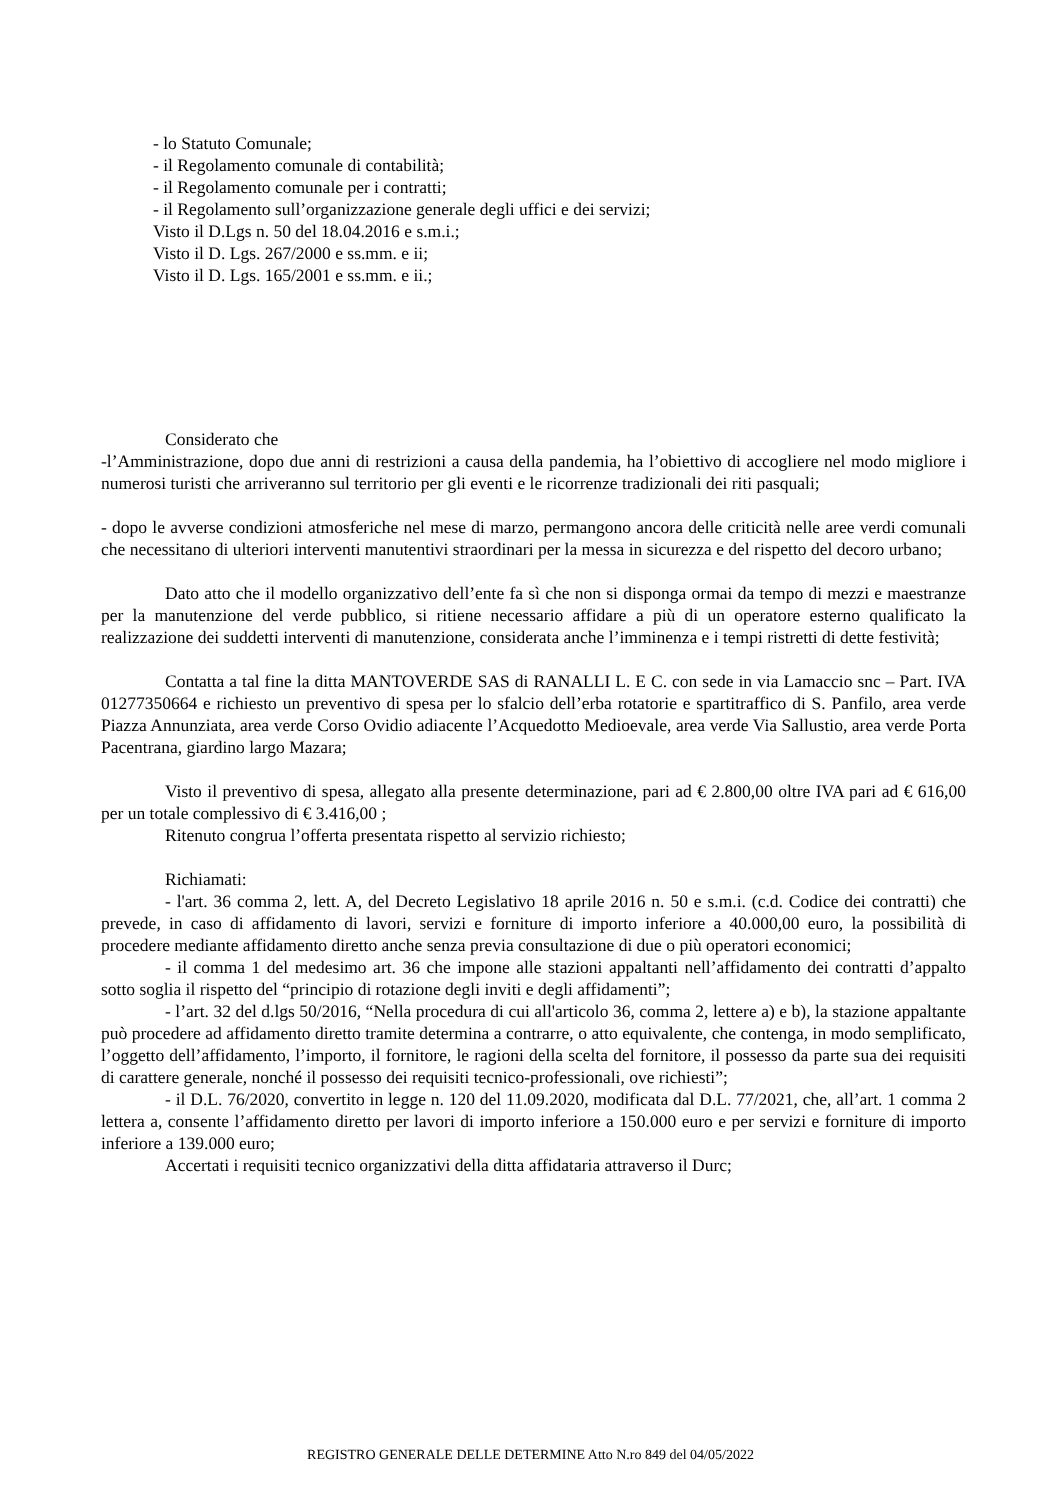- lo Statuto Comunale;
- il Regolamento comunale di contabilità;
- il Regolamento comunale per i contratti;
- il Regolamento sull’organizzazione generale degli uffici e dei servizi;
Visto il D.Lgs n. 50 del 18.04.2016 e s.m.i.;
Visto il D. Lgs. 267/2000 e ss.mm. e ii;
Visto il D. Lgs. 165/2001 e ss.mm. e ii.;
Considerato che
-l’Amministrazione, dopo due anni di restrizioni a causa della pandemia, ha l’obiettivo di accogliere nel modo migliore i numerosi turisti che arriveranno sul territorio per gli eventi e le ricorrenze tradizionali dei riti pasquali;
- dopo le avverse condizioni atmosferiche nel mese di marzo, permangono ancora delle criticità nelle aree verdi comunali che necessitano di ulteriori interventi manutentivi straordinari per la messa in sicurezza e del rispetto del decoro urbano;
Dato atto che il modello organizzativo dell’ente fa sì che non si disponga ormai da tempo di mezzi e maestranze per la manutenzione del verde pubblico, si ritiene necessario affidare a più di un operatore esterno qualificato la realizzazione dei suddetti interventi di manutenzione, considerata anche l’imminenza e i tempi ristretti di dette festività;
Contatta a tal fine la ditta MANTOVERDE SAS di RANALLI L. E C. con sede in via Lamaccio snc – Part. IVA 01277350664 e richiesto un preventivo di spesa per lo sfalcio dell’erba rotatorie e spartitraffico di S. Panfilo, area verde Piazza Annunziata, area verde Corso Ovidio adiacente l’Acquedotto Medioevale, area verde Via Sallustio, area verde Porta Pacentrana, giardino largo Mazara;
Visto il preventivo di spesa, allegato alla presente determinazione, pari ad € 2.800,00 oltre IVA pari ad € 616,00 per un totale complessivo di € 3.416,00 ;
Ritenuto congrua l’offerta presentata rispetto al servizio richiesto;
Richiamati:
- l'art. 36 comma 2, lett. A, del Decreto Legislativo 18 aprile 2016 n. 50 e s.m.i. (c.d. Codice dei contratti) che prevede, in caso di affidamento di lavori, servizi e forniture di importo inferiore a 40.000,00 euro, la possibilità di procedere mediante affidamento diretto anche senza previa consultazione di due o più operatori economici;
- il comma 1 del medesimo art. 36 che impone alle stazioni appaltanti nell’affidamento dei contratti d’appalto sotto soglia il rispetto del “principio di rotazione degli inviti e degli affidamenti”;
- l’art. 32 del d.lgs 50/2016, “Nella procedura di cui all'articolo 36, comma 2, lettere a) e b), la stazione appaltante può procedere ad affidamento diretto tramite determina a contrarre, o atto equivalente, che contenga, in modo semplificato, l’oggetto dell’affidamento, l’importo, il fornitore, le ragioni della scelta del fornitore, il possesso da parte sua dei requisiti di carattere generale, nonché il possesso dei requisiti tecnico-professionali, ove richiesti”;
- il D.L. 76/2020, convertito in legge n. 120 del 11.09.2020, modificata dal D.L. 77/2021, che, all’art. 1 comma 2 lettera a, consente l’affidamento diretto per lavori di importo inferiore a 150.000 euro e per servizi e forniture di importo inferiore a 139.000 euro;
Accertati i requisiti tecnico organizzativi della ditta affidataria attraverso il Durc;
REGISTRO GENERALE DELLE DETERMINE Atto N.ro 849 del 04/05/2022